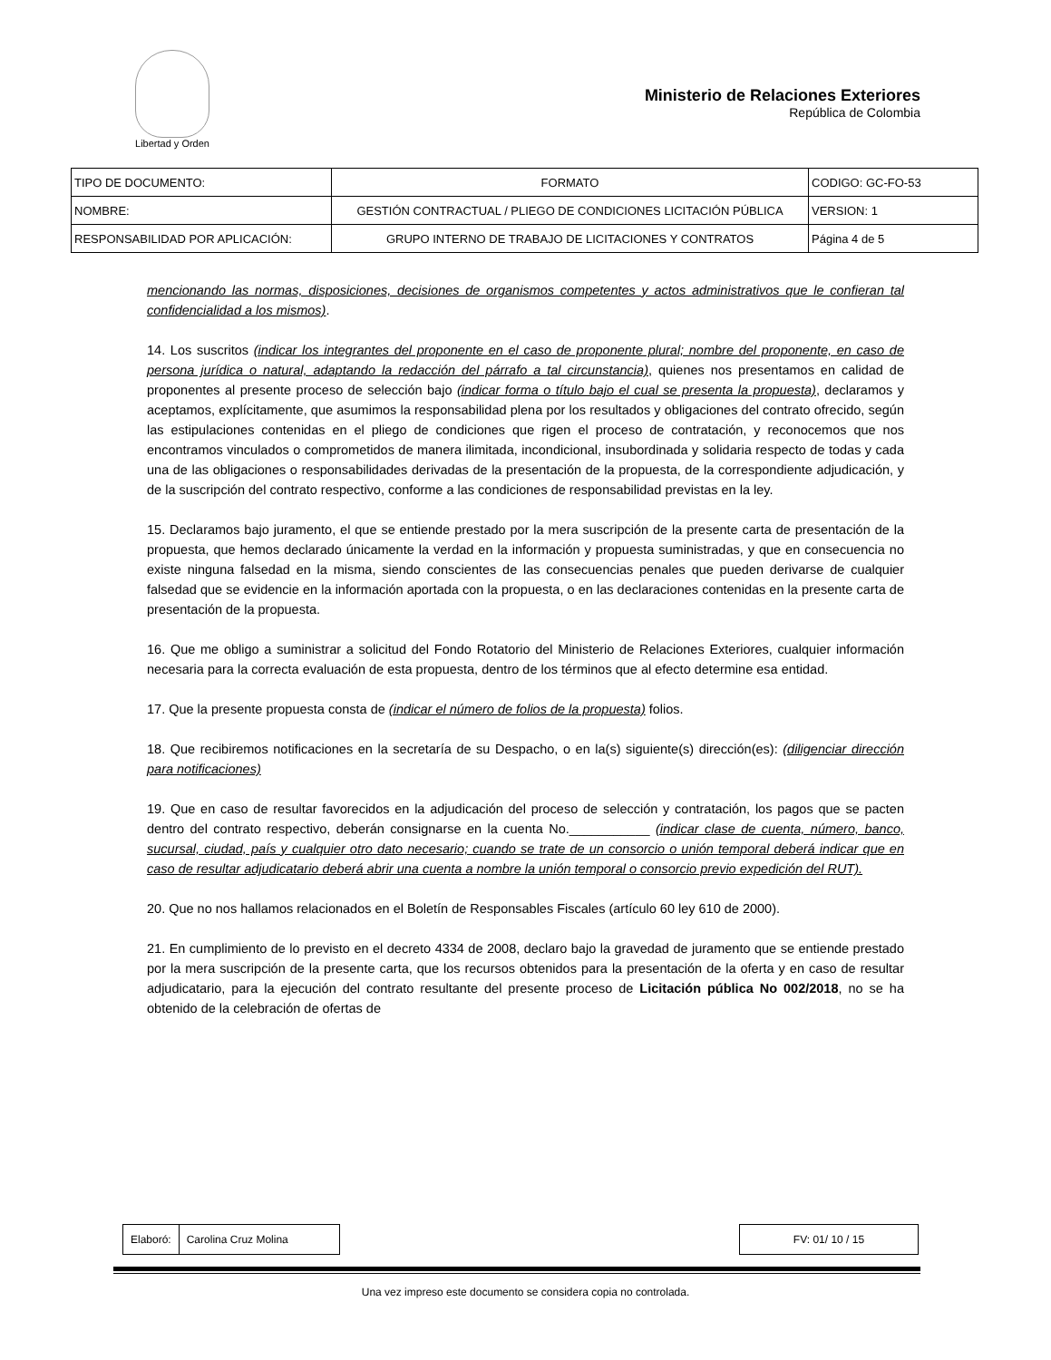Libertad y Orden
Ministerio de Relaciones Exteriores
República de Colombia
| TIPO DE DOCUMENTO: | FORMATO | CODIGO: GC-FO-53 |
| NOMBRE: | GESTIÓN CONTRACTUAL / PLIEGO DE CONDICIONES LICITACIÓN PÚBLICA | VERSION: 1 |
| RESPONSABILIDAD POR APLICACIÓN: | GRUPO INTERNO DE TRABAJO DE LICITACIONES Y CONTRATOS | Página 4 de 5 |
mencionando las normas, disposiciones, decisiones de organismos competentes y actos administrativos que le confieran tal confidencialidad a los mismos).
14. Los suscritos (indicar los integrantes del proponente en el caso de proponente plural; nombre del proponente, en caso de persona jurídica o natural, adaptando la redacción del párrafo a tal circunstancia), quienes nos presentamos en calidad de proponentes al presente proceso de selección bajo (indicar forma o título bajo el cual se presenta la propuesta), declaramos y aceptamos, explícitamente, que asumimos la responsabilidad plena por los resultados y obligaciones del contrato ofrecido, según las estipulaciones contenidas en el pliego de condiciones que rigen el proceso de contratación, y reconocemos que nos encontramos vinculados o comprometidos de manera ilimitada, incondicional, insubordinada y solidaria respecto de todas y cada una de las obligaciones o responsabilidades derivadas de la presentación de la propuesta, de la correspondiente adjudicación, y de la suscripción del contrato respectivo, conforme a las condiciones de responsabilidad previstas en la ley.
15. Declaramos bajo juramento, el que se entiende prestado por la mera suscripción de la presente carta de presentación de la propuesta, que hemos declarado únicamente la verdad en la información y propuesta suministradas, y que en consecuencia no existe ninguna falsedad en la misma, siendo conscientes de las consecuencias penales que pueden derivarse de cualquier falsedad que se evidencie en la información aportada con la propuesta, o en las declaraciones contenidas en la presente carta de presentación de la propuesta.
16. Que me obligo a suministrar a solicitud del Fondo Rotatorio del Ministerio de Relaciones Exteriores, cualquier información necesaria para la correcta evaluación de esta propuesta, dentro de los términos que al efecto determine esa entidad.
17. Que la presente propuesta consta de (indicar el número de folios de la propuesta) folios.
18. Que recibiremos notificaciones en la secretaría de su Despacho, o en la(s) siguiente(s) dirección(es): (diligenciar dirección para notificaciones)
19. Que en caso de resultar favorecidos en la adjudicación del proceso de selección y contratación, los pagos que se pacten dentro del contrato respectivo, deberán consignarse en la cuenta No.___________ (indicar clase de cuenta, número, banco, sucursal, ciudad, país y cualquier otro dato necesario; cuando se trate de un consorcio o unión temporal deberá indicar que en caso de resultar adjudicatario deberá abrir una cuenta a nombre la unión temporal o consorcio previo expedición del RUT).
20. Que no nos hallamos relacionados en el Boletín de Responsables Fiscales (artículo 60 ley 610 de 2000).
21. En cumplimiento de lo previsto en el decreto 4334 de 2008, declaro bajo la gravedad de juramento que se entiende prestado por la mera suscripción de la presente carta, que los recursos obtenidos para la presentación de la oferta y en caso de resultar adjudicatario, para la ejecución del contrato resultante del presente proceso de Licitación pública No 002/2018, no se ha obtenido de la celebración de ofertas de
| Elaboró: | Carolina Cruz Molina |
| FV: 01/ 10 / 15 |
Una vez impreso este documento se considera copia no controlada.